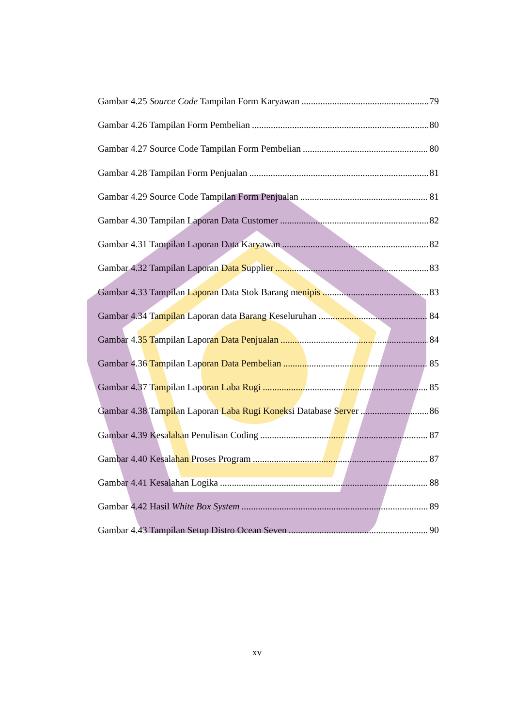Gambar 4.25 Source Code Tampilan Form Karyawan 79
Gambar 4.26 Tampilan Form Pembelian 80
Gambar 4.27 Source Code Tampilan Form Pembelian 80
Gambar 4.28 Tampilan Form Penjualan 81
Gambar 4.29 Source Code Tampilan Form Penjualan 81
Gambar 4.30 Tampilan Laporan Data Customer 82
Gambar 4.31 Tampilan Laporan Data Karyawan 82
Gambar 4.32 Tampilan Laporan Data Supplier 83
Gambar 4.33 Tampilan Laporan Data Stok Barang menipis 83
Gambar 4.34 Tampilan Laporan data Barang Keseluruhan 84
Gambar 4.35 Tampilan Laporan Data Penjualan 84
Gambar 4.36 Tampilan Laporan Data Pembelian 85
Gambar 4.37 Tampilan Laporan Laba Rugi 85
Gambar 4.38 Tampilan Laporan Laba Rugi Koneksi Database Server 86
Gambar 4.39 Kesalahan Penulisan Coding 87
Gambar 4.40 Kesalahan Proses Program 87
Gambar 4.41 Kesalahan Logika 88
Gambar 4.42 Hasil White Box System 89
Gambar 4.43 Tampilan Setup Distro Ocean Seven 90
xv